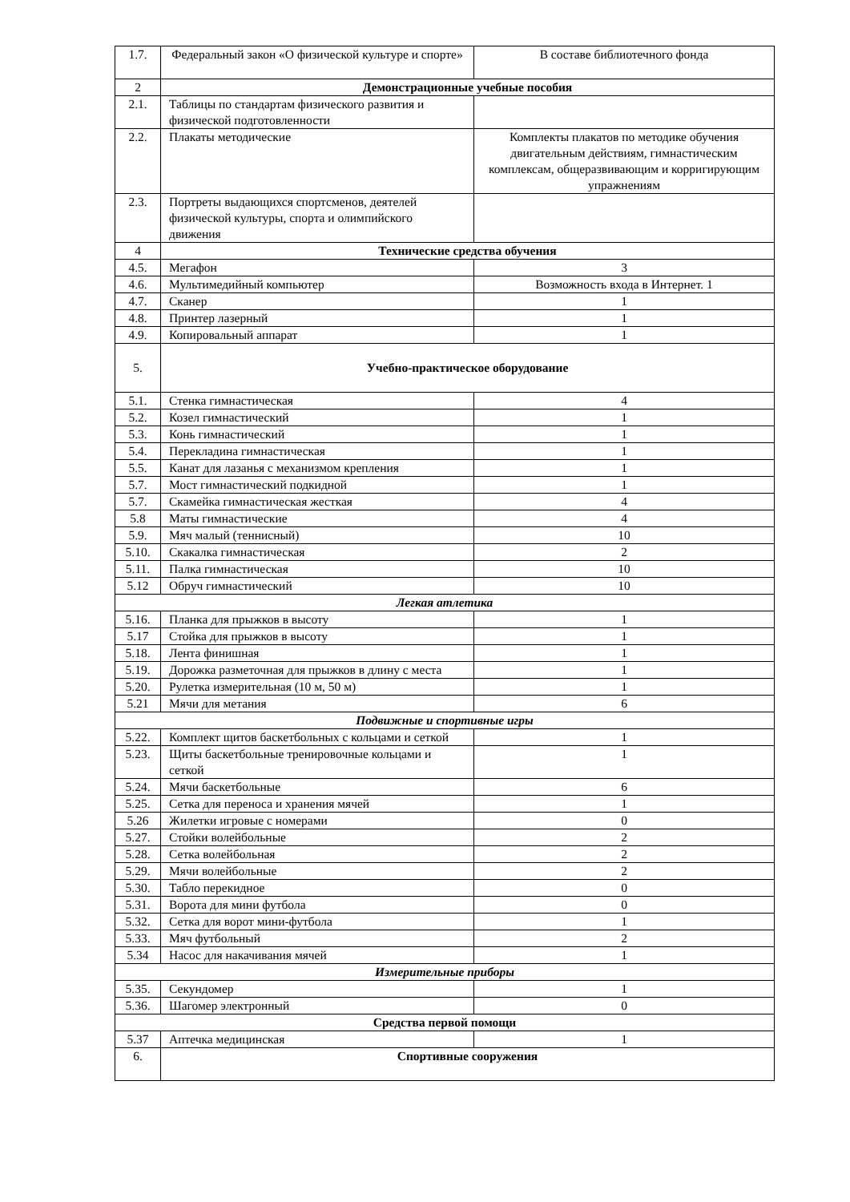| 1.7. | Федеральный закон «О физической культуре и спорте» | В составе библиотечного фонда |
| 2 | Демонстрационные учебные пособия | |
| 2.1. | Таблицы по стандартам физического развития и физической подготовленности | |
| 2.2. | Плакаты методические | Комплекты плакатов по методике обучения двигательным действиям, гимнастическим комплексам, общеразвивающим и корригирующим упражнениям |
| 2.3. | Портреты выдающихся спортсменов, деятелей физической культуры, спорта и олимпийского движения | |
| 4 | Технические средства обучения | |
| 4.5. | Мегафон | 3 |
| 4.6. | Мультимедийный компьютер | Возможность входа в Интернет. 1 |
| 4.7. | Сканер | 1 |
| 4.8. | Принтер лазерный | 1 |
| 4.9. | Копировальный аппарат | 1 |
| 5. | Учебно-практическое оборудование | |
| 5.1. | Стенка гимнастическая | 4 |
| 5.2. | Козел гимнастический | 1 |
| 5.3. | Конь гимнастический | 1 |
| 5.4. | Перекладина гимнастическая | 1 |
| 5.5. | Канат для лазанья с механизмом крепления | 1 |
| 5.7. | Мост гимнастический подкидной | 1 |
| 5.7. | Скамейка гимнастическая жесткая | 4 |
| 5.8 | Маты гимнастические | 4 |
| 5.9. | Мяч малый (теннисный) | 10 |
| 5.10. | Скакалка гимнастическая | 2 |
| 5.11. | Палка гимнастическая | 10 |
| 5.12 | Обруч гимнастический | 10 |
| Легкая атлетика | | |
| 5.16. | Планка для прыжков в высоту | 1 |
| 5.17 | Стойка для прыжков в высоту | 1 |
| 5.18. | Лента финишная | 1 |
| 5.19. | Дорожка разметочная для прыжков в длину с места | 1 |
| 5.20. | Рулетка измерительная (10 м, 50 м) | 1 |
| 5.21 | Мячи для метания | 6 |
| Подвижные и спортивные игры | | |
| 5.22. | Комплект щитов баскетбольных с кольцами и сеткой | 1 |
| 5.23. | Щиты баскетбольные тренировочные кольцами и сеткой | 1 |
| 5.24. | Мячи баскетбольные | 6 |
| 5.25. | Сетка для переноса и хранения мячей | 1 |
| 5.26 | Жилетки игровые с номерами | 0 |
| 5.27. | Стойки волейбольные | 2 |
| 5.28. | Сетка волейбольная | 2 |
| 5.29. | Мячи волейбольные | 2 |
| 5.30. | Табло перекидное | 0 |
| 5.31. | Ворота для мини футбола | 0 |
| 5.32. | Сетка для ворот мини-футбола | 1 |
| 5.33. | Мяч футбольный | 2 |
| 5.34 | Насос для накачивания мячей | 1 |
| Измерительные приборы | | |
| 5.35. | Секундомер | 1 |
| 5.36. | Шагомер электронный | 0 |
| Средства первой помощи | | |
| 5.37 | Аптечка медицинская | 1 |
| 6. | Спортивные сооружения | |